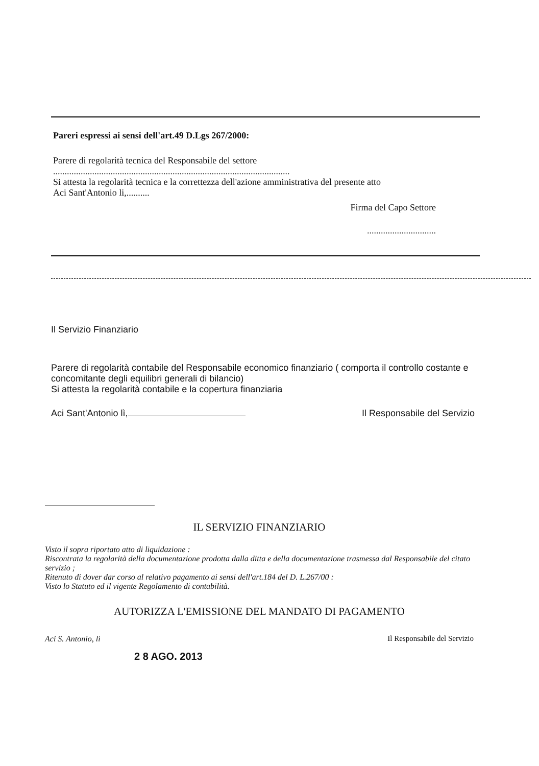Pareri espressi ai sensi dell'art.49 D.Lgs 267/2000:
Parere di regolarità tecnica del Responsabile del settore
.......................................................................................................
Si attesta la regolarità tecnica e la correttezza dell'azione amministrativa del presente atto
Aci Sant'Antonio li,..........
Firma del Capo Settore
..............................
Il Servizio Finanziario
Parere di regolarità contabile del Responsabile economico finanziario ( comporta il controllo costante e concomitante degli equilibri generali di bilancio)
Si attesta la regolarità contabile e la copertura finanziaria
Aci Sant'Antonio lì, Il Responsabile del Servizio
IL SERVIZIO FINANZIARIO
Visto il sopra riportato atto di liquidazione :
Riscontrata la regolarità della documentazione prodotta dalla ditta e della documentazione trasmessa dal Responsabile del citato servizio ;
Ritenuto di dover dar corso al relativo pagamento ai sensi dell'art.184 del D. L.267/00 :
Visto lo Statuto ed il vigente Regolamento di contabilità.
AUTORIZZA L'EMISSIONE DEL MANDATO DI PAGAMENTO
Aci S. Antonio, lì Il Responsabile del Servizio
2 8 AGO. 2013